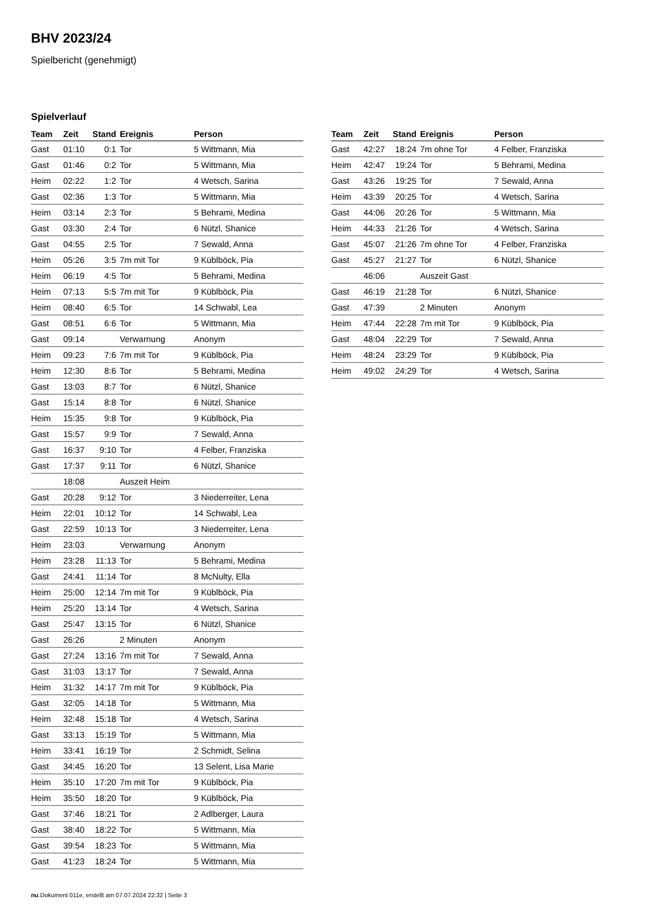BHV 2023/24
Spielbericht (genehmigt)
Spielverlauf
| Team | Zeit | Stand | Ereignis | Person |
| --- | --- | --- | --- | --- |
| Gast | 01:10 | 0:1 | Tor | 5 Wittmann, Mia |
| Gast | 01:46 | 0:2 | Tor | 5 Wittmann, Mia |
| Heim | 02:22 | 1:2 | Tor | 4 Wetsch, Sarina |
| Gast | 02:36 | 1:3 | Tor | 5 Wittmann, Mia |
| Heim | 03:14 | 2:3 | Tor | 5 Behrami, Medina |
| Gast | 03:30 | 2:4 | Tor | 6 Nützl, Shanice |
| Gast | 04:55 | 2:5 | Tor | 7 Sewald, Anna |
| Heim | 05:26 | 3:5 | 7m mit Tor | 9 Küblböck, Pia |
| Heim | 06:19 | 4:5 | Tor | 5 Behrami, Medina |
| Heim | 07:13 | 5:5 | 7m mit Tor | 9 Küblböck, Pia |
| Heim | 08:40 | 6:5 | Tor | 14 Schwabl, Lea |
| Gast | 08:51 | 6:6 | Tor | 5 Wittmann, Mia |
| Gast | 09:14 | | Verwarnung | Anonym |
| Heim | 09:23 | 7:6 | 7m mit Tor | 9 Küblböck, Pia |
| Heim | 12:30 | 8:6 | Tor | 5 Behrami, Medina |
| Gast | 13:03 | 8:7 | Tor | 6 Nützl, Shanice |
| Gast | 15:14 | 8:8 | Tor | 6 Nützl, Shanice |
| Heim | 15:35 | 9:8 | Tor | 9 Küblböck, Pia |
| Gast | 15:57 | 9:9 | Tor | 7 Sewald, Anna |
| Gast | 16:37 | 9:10 | Tor | 4 Felber, Franziska |
| Gast | 17:37 | 9:11 | Tor | 6 Nützl, Shanice |
| | 18:08 | | Auszeit Heim | |
| Gast | 20:28 | 9:12 | Tor | 3 Niederreiter, Lena |
| Heim | 22:01 | 10:12 | Tor | 14 Schwabl, Lea |
| Gast | 22:59 | 10:13 | Tor | 3 Niederreiter, Lena |
| Heim | 23:03 | | Verwarnung | Anonym |
| Heim | 23:28 | 11:13 | Tor | 5 Behrami, Medina |
| Gast | 24:41 | 11:14 | Tor | 8 McNulty, Ella |
| Heim | 25:00 | 12:14 | 7m mit Tor | 9 Küblböck, Pia |
| Heim | 25:20 | 13:14 | Tor | 4 Wetsch, Sarina |
| Gast | 25:47 | 13:15 | Tor | 6 Nützl, Shanice |
| Gast | 26:26 | | 2 Minuten | Anonym |
| Gast | 27:24 | 13:16 | 7m mit Tor | 7 Sewald, Anna |
| Gast | 31:03 | 13:17 | Tor | 7 Sewald, Anna |
| Heim | 31:32 | 14:17 | 7m mit Tor | 9 Küblböck, Pia |
| Gast | 32:05 | 14:18 | Tor | 5 Wittmann, Mia |
| Heim | 32:48 | 15:18 | Tor | 4 Wetsch, Sarina |
| Gast | 33:13 | 15:19 | Tor | 5 Wittmann, Mia |
| Heim | 33:41 | 16:19 | Tor | 2 Schmidt, Selina |
| Gast | 34:45 | 16:20 | Tor | 13 Selent, Lisa Marie |
| Heim | 35:10 | 17:20 | 7m mit Tor | 9 Küblböck, Pia |
| Heim | 35:50 | 18:20 | Tor | 9 Küblböck, Pia |
| Gast | 37:46 | 18:21 | Tor | 2 Adlberger, Laura |
| Gast | 38:40 | 18:22 | Tor | 5 Wittmann, Mia |
| Gast | 39:54 | 18:23 | Tor | 5 Wittmann, Mia |
| Gast | 41:23 | 18:24 | Tor | 5 Wittmann, Mia |
| Team | Zeit | Stand | Ereignis | Person |
| --- | --- | --- | --- | --- |
| Gast | 42:27 | 18:24 | 7m ohne Tor | 4 Felber, Franziska |
| Heim | 42:47 | 19:24 | Tor | 5 Behrami, Medina |
| Gast | 43:26 | 19:25 | Tor | 7 Sewald, Anna |
| Heim | 43:39 | 20:25 | Tor | 4 Wetsch, Sarina |
| Gast | 44:06 | 20:26 | Tor | 5 Wittmann, Mia |
| Heim | 44:33 | 21:26 | Tor | 4 Wetsch, Sarina |
| Gast | 45:07 | 21:26 | 7m ohne Tor | 4 Felber, Franziska |
| Gast | 45:27 | 21:27 | Tor | 6 Nützl, Shanice |
| | 46:06 | | Auszeit Gast | |
| Gast | 46:19 | 21:28 | Tor | 6 Nützl, Shanice |
| Gast | 47:39 | | 2 Minuten | Anonym |
| Heim | 47:44 | 22:28 | 7m mit Tor | 9 Küblböck, Pia |
| Gast | 48:04 | 22:29 | Tor | 7 Sewald, Anna |
| Heim | 48:24 | 23:29 | Tor | 9 Küblböck, Pia |
| Heim | 49:02 | 24:29 | Tor | 4 Wetsch, Sarina |
nu.Dokument 011e, erstellt am 07.07.2024 22:32 | Seite 3